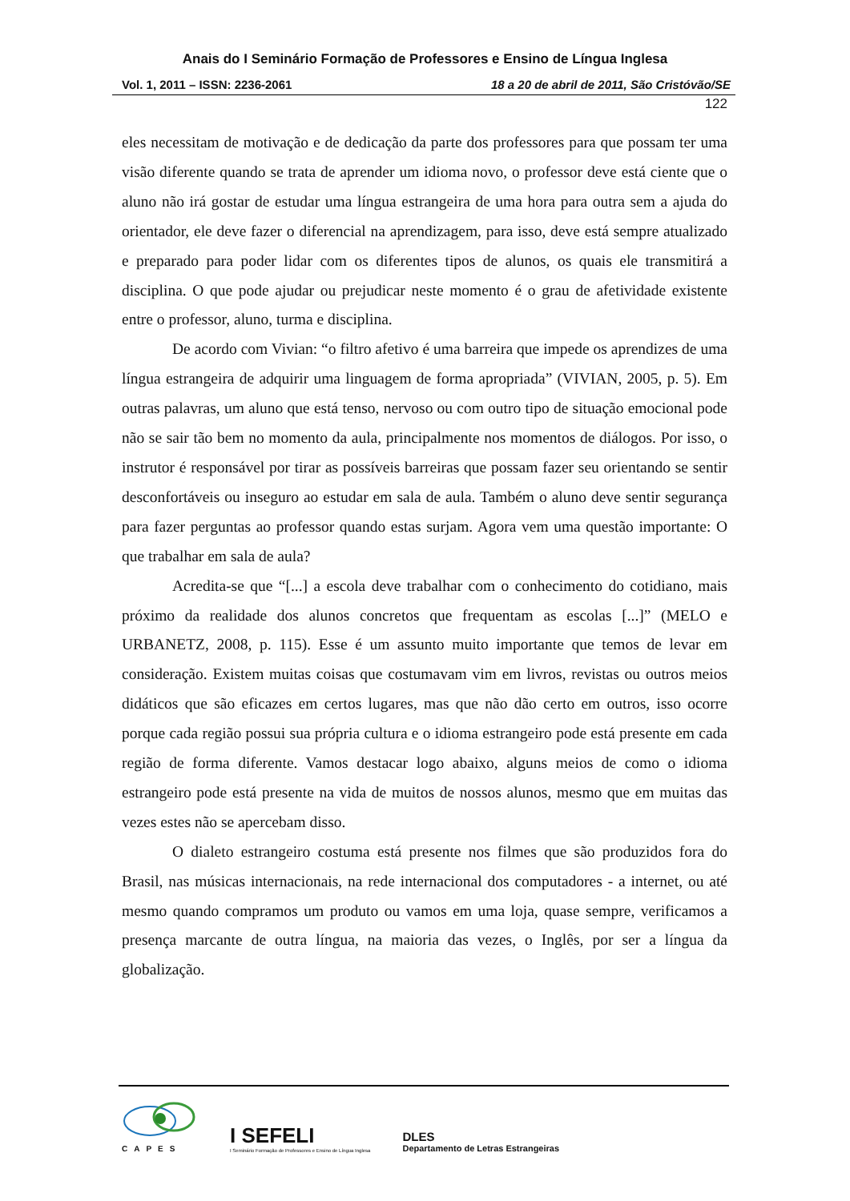Anais do I Seminário Formação de Professores e Ensino de Língua Inglesa
Vol. 1, 2011 – ISSN: 2236-2061 18 a 20 de abril de 2011, São Cristóvão/SE
122
eles necessitam de motivação e de dedicação da parte dos professores para que possam ter uma visão diferente quando se trata de aprender um idioma novo, o professor deve está ciente que o aluno não irá gostar de estudar uma língua estrangeira de uma hora para outra sem a ajuda do orientador, ele deve fazer o diferencial na aprendizagem, para isso, deve está sempre atualizado e preparado para poder lidar com os diferentes tipos de alunos, os quais ele transmitirá a disciplina. O que pode ajudar ou prejudicar neste momento é o grau de afetividade existente entre o professor, aluno, turma e disciplina.
De acordo com Vivian: “o filtro afetivo é uma barreira que impede os aprendizes de uma língua estrangeira de adquirir uma linguagem de forma apropriada” (VIVIAN, 2005, p. 5). Em outras palavras, um aluno que está tenso, nervoso ou com outro tipo de situação emocional pode não se sair tão bem no momento da aula, principalmente nos momentos de diálogos. Por isso, o instrutor é responsável por tirar as possíveis barreiras que possam fazer seu orientando se sentir desconfortáveis ou inseguro ao estudar em sala de aula. Também o aluno deve sentir segurança para fazer perguntas ao professor quando estas surjam. Agora vem uma questão importante: O que trabalhar em sala de aula?
Acredita-se que “[...] a escola deve trabalhar com o conhecimento do cotidiano, mais próximo da realidade dos alunos concretos que frequentam as escolas [...]” (MELO e URBANETZ, 2008, p. 115). Esse é um assunto muito importante que temos de levar em consideração. Existem muitas coisas que costumavam vim em livros, revistas ou outros meios didáticos que são eficazes em certos lugares, mas que não dão certo em outros, isso ocorre porque cada região possui sua própria cultura e o idioma estrangeiro pode está presente em cada região de forma diferente. Vamos destacar logo abaixo, alguns meios de como o idioma estrangeiro pode está presente na vida de muitos de nossos alunos, mesmo que em muitas das vezes estes não se apercebam disso.
O dialeto estrangeiro costuma está presente nos filmes que são produzidos fora do Brasil, nas músicas internacionais, na rede internacional dos computadores - a internet, ou até mesmo quando compramos um produto ou vamos em uma loja, quase sempre, verificamos a presença marcante de outra língua, na maioria das vezes, o Inglês, por ser a língua da globalização.
CAPES
I SEFELI
I Seminário Formação de Professores e Ensino de Língua Inglesa
DLES
Departamento de Letras Estrangeiras